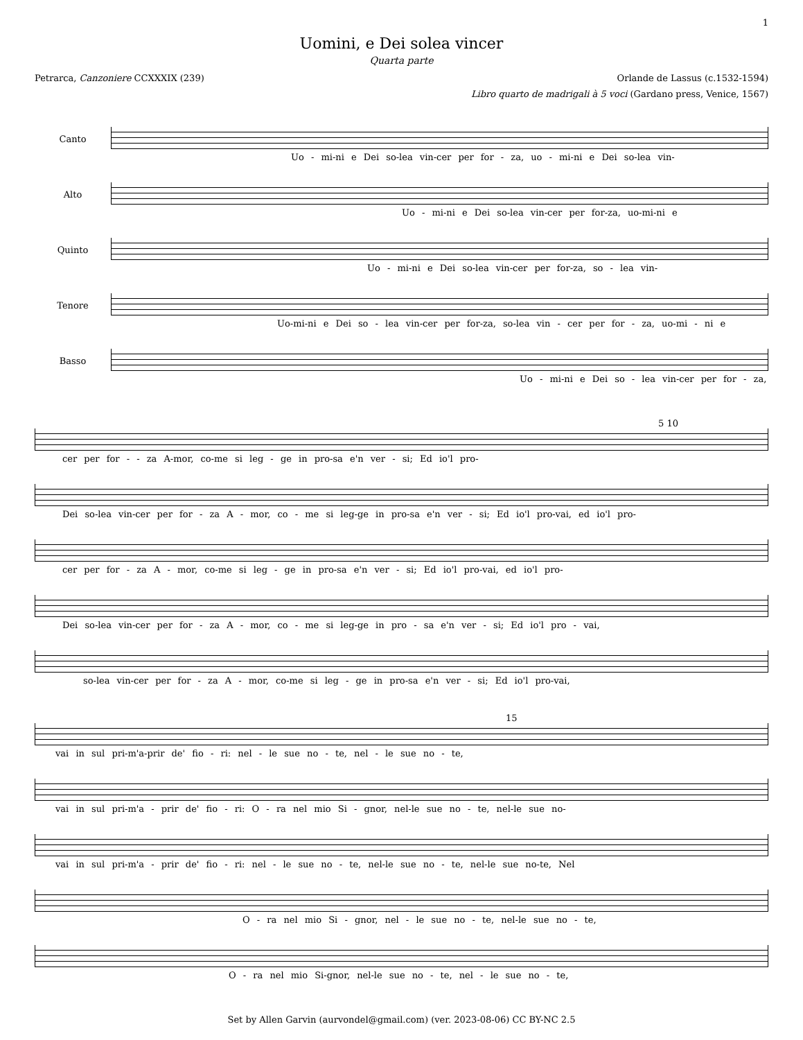1
Uomini, e Dei solea vincer
Quarta parte
Petrarca, Canzoniere CCXXXIX (239) Orlande de Lassus (c.1532-1594)
Libro quarto de madrigali à 5 voci (Gardano press, Venice, 1567)
Canto
Uo - mi-ni e Dei so-lea vin-cer per for - za, uo - mi-ni e Dei so-lea vin-
Alto
Uo - mi-ni e Dei so-lea vin-cer per for-za, uo-mi-ni e
Quinto
Uo - mi-ni e Dei so-lea vin-cer per for-za, so - lea vin-
Tenore
Uo-mi-ni e Dei so - lea vin-cer per for-za, so-lea vin - cer per for - za, uo-mi - ni e
Basso
Uo - mi-ni e Dei so - lea vin-cer per for - za,
5 10
cer per for - - za A-mor, co-me si leg - ge in pro-sa e'n ver - si; Ed io'l pro-
Dei so-lea vin-cer per for - za A - mor, co - me si leg-ge in pro-sa e'n ver - si; Ed io'l pro-vai, ed io'l pro-
cer per for - za A - mor, co-me si leg - ge in pro-sa e'n ver - si; Ed io'l pro-vai, ed io'l pro-
Dei so-lea vin-cer per for - za A - mor, co - me si leg-ge in pro - sa e'n ver - si; Ed io'l pro - vai,
so-lea vin-cer per for - za A - mor, co-me si leg - ge in pro-sa e'n ver - si; Ed io'l pro-vai,
15
vai in sul pri-m'a-prir de' fio - ri: nel - le sue no - te, nel - le sue no - te,
vai in sul pri-m'a - prir de' fio - ri: O - ra nel mio Si - gnor, nel-le sue no - te, nel-le sue no-
vai in sul pri-m'a - prir de' fio - ri: nel - le sue no - te, nel-le sue no - te, nel-le sue no-te, Nel
O - ra nel mio Si - gnor, nel - le sue no - te, nel-le sue no - te,
O - ra nel mio Si-gnor, nel-le sue no - te, nel - le sue no - te,
Set by Allen Garvin (aurvondel@gmail.com) (ver. 2023-08-06) CC BY-NC 2.5